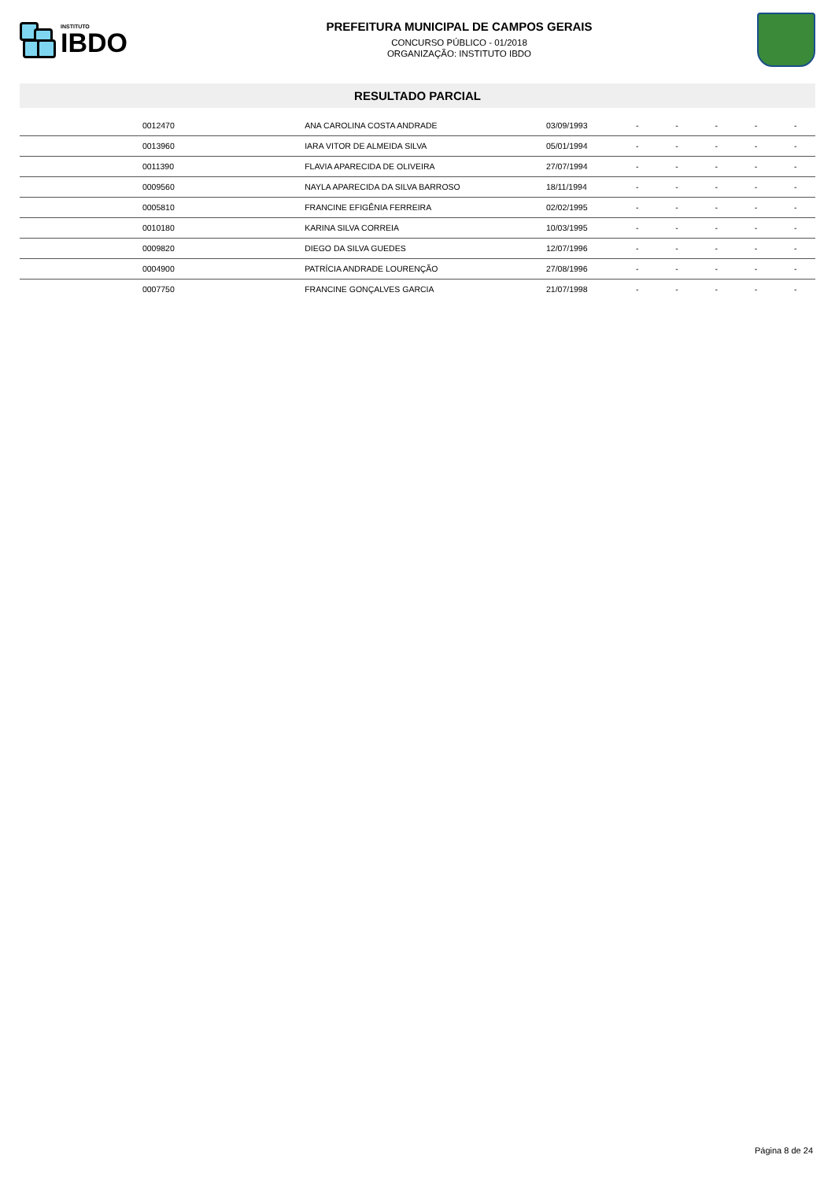INSTITUTO
IBDO
PREFEITURA MUNICIPAL DE CAMPOS GERAIS
CONCURSO PÚBLICO - 01/2018
ORGANIZAÇÃO: INSTITUTO IBDO
RESULTADO PARCIAL
| | 0012470 | ANA CAROLINA COSTA ANDRADE | 03/09/1993 | - | - | - | - | - |
| | 0013960 | IARA VITOR DE ALMEIDA SILVA | 05/01/1994 | - | - | - | - | - |
| | 0011390 | FLAVIA APARECIDA DE OLIVEIRA | 27/07/1994 | - | - | - | - | - |
| | 0009560 | NAYLA APARECIDA DA SILVA BARROSO | 18/11/1994 | - | - | - | - | - |
| | 0005810 | FRANCINE EFIGÊNIA FERREIRA | 02/02/1995 | - | - | - | - | - |
| | 0010180 | KARINA SILVA CORREIA | 10/03/1995 | - | - | - | - | - |
| | 0009820 | DIEGO DA SILVA GUEDES | 12/07/1996 | - | - | - | - | - |
| | 0004900 | PATRÍCIA ANDRADE LOURENÇÃO | 27/08/1996 | - | - | - | - | - |
| | 0007750 | FRANCINE GONÇALVES GARCIA | 21/07/1998 | - | - | - | - | - |
Página 8 de 24